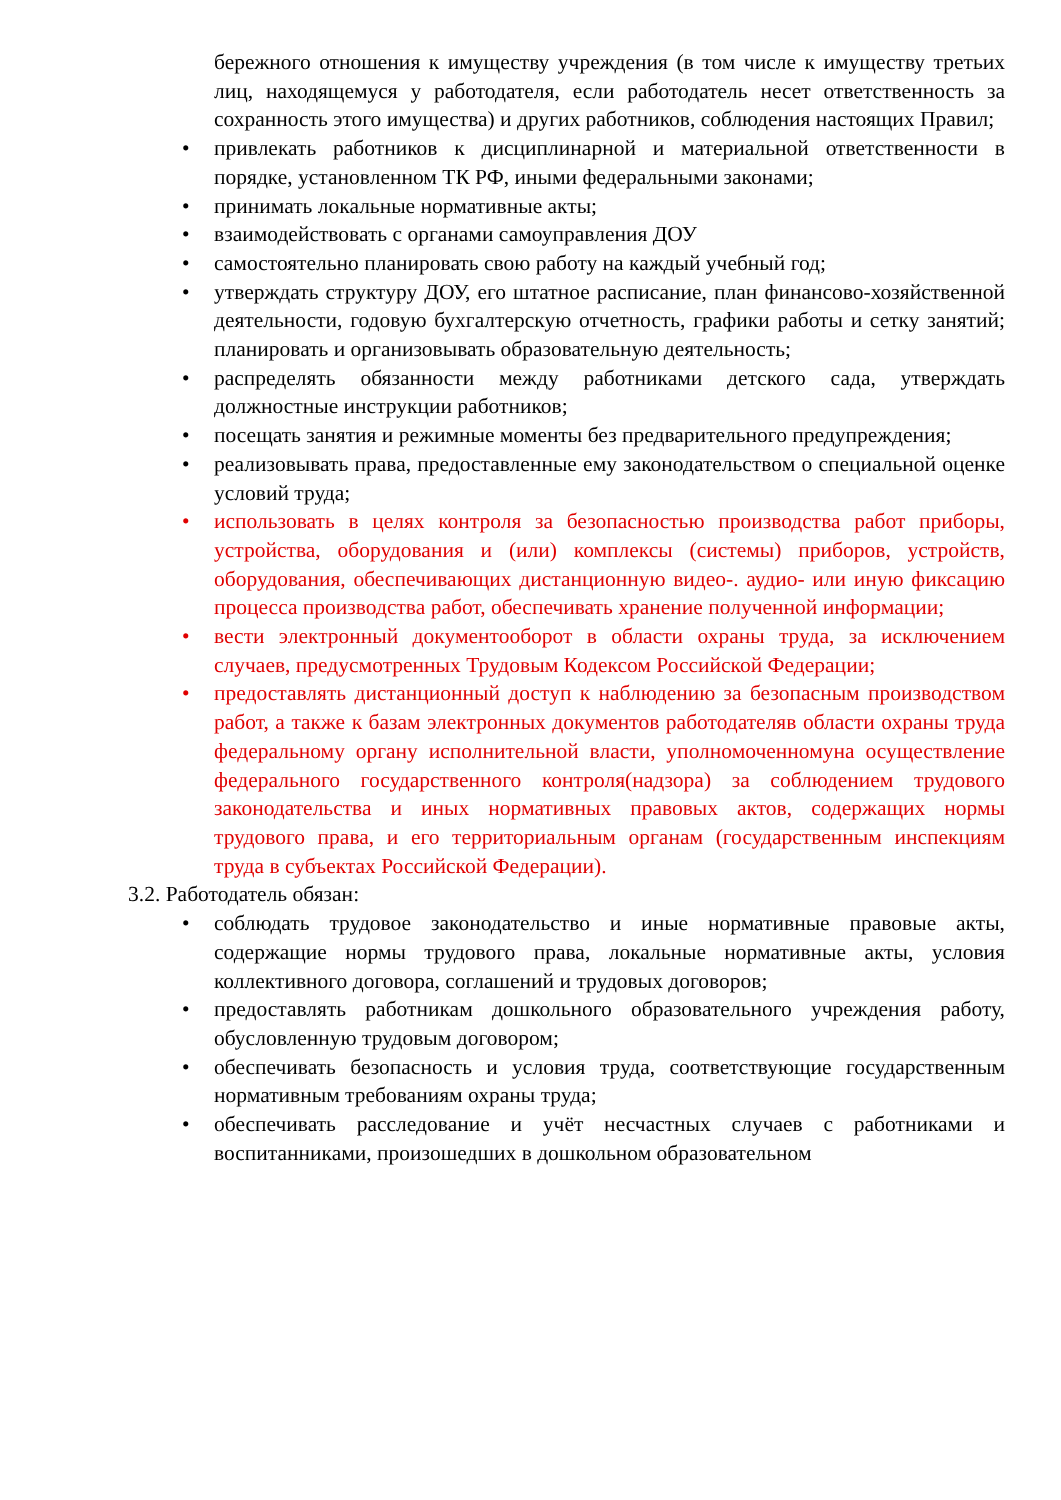бережного отношения к имуществу учреждения (в том числе к имуществу третьих лиц, находящемуся у работодателя, если работодатель несет ответственность за сохранность этого имущества) и других работников, соблюдения настоящих Правил;
• привлекать работников к дисциплинарной и материальной ответственности в порядке, установленном ТК РФ, иными федеральными законами;
• принимать локальные нормативные акты;
• взаимодействовать с органами самоуправления ДОУ
• самостоятельно планировать свою работу на каждый учебный год;
• утверждать структуру ДОУ, его штатное расписание, план финансово-хозяйственной деятельности, годовую бухгалтерскую отчетность, графики работы и сетку занятий; планировать и организовывать образовательную деятельность;
• распределять обязанности между работниками детского сада, утверждать должностные инструкции работников;
• посещать занятия и режимные моменты без предварительного предупреждения;
• реализовывать права, предоставленные ему законодательством о специальной оценке условий труда;
• использовать в целях контроля за безопасностью производства работ приборы, устройства, оборудования и (или) комплексы (системы) приборов, устройств, оборудования, обеспечивающих дистанционную видео-. аудио- или иную фиксацию процесса производства работ, обеспечивать хранение полученной информации;
• вести электронный документооборот в области охраны труда, за исключением случаев, предусмотренных Трудовым Кодексом Российской Федерации;
• предоставлять дистанционный доступ к наблюдению за безопасным производством работ, а также к базам электронных документов работодателяв области охраны труда федеральному органу исполнительной власти, уполномоченномуна осуществление федерального государственного контроля(надзора) за соблюдением трудового законодательства и иных нормативных правовых актов, содержащих нормы трудового права, и его территориальным органам (государственным инспекциям труда в субъектах Российской Федерации).
3.2. Работодатель обязан:
• соблюдать трудовое законодательство и иные нормативные правовые акты, содержащие нормы трудового права, локальные нормативные акты, условия коллективного договора, соглашений и трудовых договоров;
• предоставлять работникам дошкольного образовательного учреждения работу, обусловленную трудовым договором;
• обеспечивать безопасность и условия труда, соответствующие государственным нормативным требованиям охраны труда;
• обеспечивать расследование и учёт несчастных случаев с работниками и воспитанниками, произошедших в дошкольном образовательном